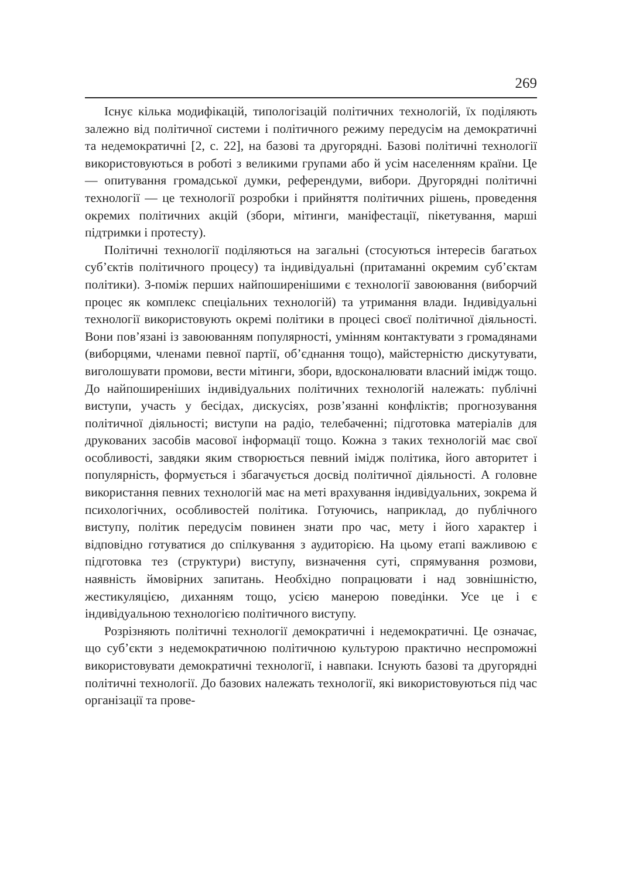269
Існує кілька модифікацій, типологізацій політичних технологій, їх поділяють залежно від політичної системи і політичного режиму передусім на демократичні та недемократичні [2, с. 22], на базові та другорядні. Базові політичні технології використовуються в роботі з великими групами або й усім населенням країни. Це — опитування громадської думки, референдуми, вибори. Другорядні політичні технології — це технології розробки і прийняття політичних рішень, проведення окремих політичних акцій (збори, мітинги, маніфестації, пікетування, марші підтримки і протесту).
Політичні технології поділяються на загальні (стосуються інтересів багатьох суб’єктів політичного процесу) та індивідуальні (притаманні окремим суб’єктам політики). З-поміж перших найпоширенішими є технології завоювання (виборчий процес як комплекс спеціальних технологій) та утримання влади. Індивідуальні технології використовують окремі політики в процесі своєї політичної діяльності. Вони пов’язані із завоюванням популярності, умінням контактувати з громадянами (виборцями, членами певної партії, об’єднання тощо), майстерністю дискутувати, виголошувати промови, вести мітинги, збори, вдосконалювати власний імідж тощо. До найпоширеніших індивідуальних політичних технологій належать: публічні виступи, участь у бесідах, дискусіях, розв’язанні конфліктів; прогнозування політичної діяльності; виступи на радіо, телебаченні; підготовка матеріалів для друкованих засобів масової інформації тощо. Кожна з таких технологій має свої особливості, завдяки яким створюється певний імідж політика, його авторитет і популярність, формується і збагачується досвід політичної діяльності. А головне використання певних технологій має на меті врахування індивідуальних, зокрема й психологічних, особливостей політика. Готуючись, наприклад, до публічного виступу, політик передусім повинен знати про час, мету і його характер і відповідно готуватися до спілкування з аудиторією. На цьому етапі важливою є підготовка тез (структури) виступу, визначення суті, спрямування розмови, наявність ймовірних запитань. Необхідно попрацювати і над зовнішністю, жестикуляцією, диханням тощо, усією манерою поведінки. Усе це і є індивідуальною технологією політичного виступу.
Розрізняють політичні технології демократичні і недемократичні. Це означає, що суб’єкти з недемократичною політичною культурою практично неспроможні використовувати демократичні технології, і навпаки. Існують базові та другорядні політичні технології. До базових належать технології, які використовуються під час організації та прове-